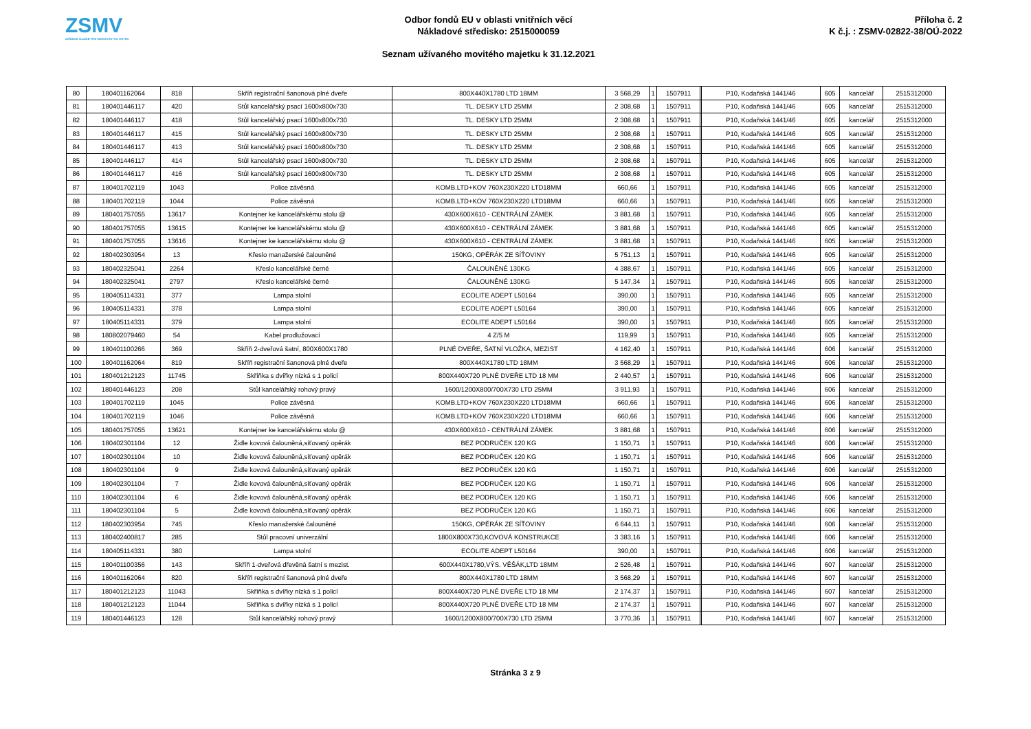ZSMV
ZAŘÍZENÍ SLUŽEB PRO MINISTERSTVO VNITRA
Odbor fondů EU v oblasti vnitřních věcí
Nákladové středisko: 2515000059
Seznam užívaného movitého majetku k 31.12.2021
Příloha č. 2
K č.j. : ZSMV-02822-38/OÚ-2022
| 80 | 180401162064 | 818 | Skříň registrační šanonová plné dveře | 800X440X1780 LTD 18MM | 3 568,29 | 1 | 1507911 | | P10, Kodaňská 1441/46 | 605 | kancelář | 2515312000 |
| 81 | 180401446117 | 420 | Stůl kancelářský psací 1600x800x730 | TL. DESKY LTD 25MM | 2 308,68 | 1 | 1507911 | | P10, Kodaňská 1441/46 | 605 | kancelář | 2515312000 |
| 82 | 180401446117 | 418 | Stůl kancelářský psací 1600x800x730 | TL. DESKY LTD 25MM | 2 308,68 | 1 | 1507911 | | P10, Kodaňská 1441/46 | 605 | kancelář | 2515312000 |
| 83 | 180401446117 | 415 | Stůl kancelářský psací 1600x800x730 | TL. DESKY LTD 25MM | 2 308,68 | 1 | 1507911 | | P10, Kodaňská 1441/46 | 605 | kancelář | 2515312000 |
| 84 | 180401446117 | 413 | Stůl kancelářský psací 1600x800x730 | TL. DESKY LTD 25MM | 2 308,68 | 1 | 1507911 | | P10, Kodaňská 1441/46 | 605 | kancelář | 2515312000 |
| 85 | 180401446117 | 414 | Stůl kancelářský psací 1600x800x730 | TL. DESKY LTD 25MM | 2 308,68 | 1 | 1507911 | | P10, Kodaňská 1441/46 | 605 | kancelář | 2515312000 |
| 86 | 180401446117 | 416 | Stůl kancelářský psací 1600x800x730 | TL. DESKY LTD 25MM | 2 308,68 | 1 | 1507911 | | P10, Kodaňská 1441/46 | 605 | kancelář | 2515312000 |
| 87 | 180401702119 | 1043 | Police závěsná | KOMB.LTD+KOV 760X230X220 LTD18MM | 660,66 | 1 | 1507911 | | P10, Kodaňská 1441/46 | 605 | kancelář | 2515312000 |
| 88 | 180401702119 | 1044 | Police závěsná | KOMB.LTD+KOV 760X230X220 LTD18MM | 660,66 | 1 | 1507911 | | P10, Kodaňská 1441/46 | 605 | kancelář | 2515312000 |
| 89 | 180401757055 | 13617 | Kontejner ke kancelářskému stolu @ | 430X600X610 - CENTRÁLNÍ ZÁMEK | 3 881,68 | 1 | 1507911 | | P10, Kodaňská 1441/46 | 605 | kancelář | 2515312000 |
| 90 | 180401757055 | 13615 | Kontejner ke kancelářskému stolu @ | 430X600X610 - CENTRÁLNÍ ZÁMEK | 3 881,68 | 1 | 1507911 | | P10, Kodaňská 1441/46 | 605 | kancelář | 2515312000 |
| 91 | 180401757055 | 13616 | Kontejner ke kancelářskému stolu @ | 430X600X610 - CENTRÁLNÍ ZÁMEK | 3 881,68 | 1 | 1507911 | | P10, Kodaňská 1441/46 | 605 | kancelář | 2515312000 |
| 92 | 180402303954 | 13 | Křeslo manažerské čalouněné | 150KG, OPĚRÁK ZE SÍŤOVINY | 5 751,13 | 1 | 1507911 | | P10, Kodaňská 1441/46 | 605 | kancelář | 2515312000 |
| 93 | 180402325041 | 2264 | Křeslo kancelářské černé | ČALOUNĚNÉ 130KG | 4 388,67 | 1 | 1507911 | | P10, Kodaňská 1441/46 | 605 | kancelář | 2515312000 |
| 94 | 180402325041 | 2797 | Křeslo kancelářské černé | ČALOUNĚNÉ 130KG | 5 147,34 | 1 | 1507911 | | P10, Kodaňská 1441/46 | 605 | kancelář | 2515312000 |
| 95 | 180405114331 | 377 | Lampa stolní | ECOLITE ADEPT L50164 | 390,00 | 1 | 1507911 | | P10, Kodaňská 1441/46 | 605 | kancelář | 2515312000 |
| 96 | 180405114331 | 378 | Lampa stolní | ECOLITE ADEPT L50164 | 390,00 | 1 | 1507911 | | P10, Kodaňská 1441/46 | 605 | kancelář | 2515312000 |
| 97 | 180405114331 | 379 | Lampa stolní | ECOLITE ADEPT L50164 | 390,00 | 1 | 1507911 | | P10, Kodaňská 1441/46 | 605 | kancelář | 2515312000 |
| 98 | 180802079460 | 54 | Kabel prodlužovací | 4 Z/5 M | 119,99 | 1 | 1507911 | | P10, Kodaňská 1441/46 | 605 | kancelář | 2515312000 |
| 99 | 180401100266 | 369 | Skříň 2-dveřová šatní, 800X600X1780 | PLNÉ DVEŘE, ŠATNÍ VLOŽKA, MEZIST | 4 162,40 | 1 | 1507911 | | P10, Kodaňská 1441/46 | 606 | kancelář | 2515312000 |
| 100 | 180401162064 | 819 | Skříň registrační šanonová plné dveře | 800X440X1780 LTD 18MM | 3 568,29 | 1 | 1507911 | | P10, Kodaňská 1441/46 | 606 | kancelář | 2515312000 |
| 101 | 180401212123 | 11745 | Skříňka s dvířky nízká s 1 policí | 800X440X720 PLNÉ DVEŘE LTD 18 MM | 2 440,57 | 1 | 1507911 | | P10, Kodaňská 1441/46 | 606 | kancelář | 2515312000 |
| 102 | 180401446123 | 208 | Stůl kancelářský rohový pravý | 1600/1200X800/700X730 LTD 25MM | 3 911,93 | 1 | 1507911 | | P10, Kodaňská 1441/46 | 606 | kancelář | 2515312000 |
| 103 | 180401702119 | 1045 | Police závěsná | KOMB.LTD+KOV 760X230X220 LTD18MM | 660,66 | 1 | 1507911 | | P10, Kodaňská 1441/46 | 606 | kancelář | 2515312000 |
| 104 | 180401702119 | 1046 | Police závěsná | KOMB.LTD+KOV 760X230X220 LTD18MM | 660,66 | 1 | 1507911 | | P10, Kodaňská 1441/46 | 606 | kancelář | 2515312000 |
| 105 | 180401757055 | 13621 | Kontejner ke kancelářskému stolu @ | 430X600X610 - CENTRÁLNÍ ZÁMEK | 3 881,68 | 1 | 1507911 | | P10, Kodaňská 1441/46 | 606 | kancelář | 2515312000 |
| 106 | 180402301104 | 12 | Židle kovová čalouněná,síťovaný opěrák | BEZ PODRUČEK 120 KG | 1 150,71 | 1 | 1507911 | | P10, Kodaňská 1441/46 | 606 | kancelář | 2515312000 |
| 107 | 180402301104 | 10 | Židle kovová čalouněná,síťovaný opěrák | BEZ PODRUČEK 120 KG | 1 150,71 | 1 | 1507911 | | P10, Kodaňská 1441/46 | 606 | kancelář | 2515312000 |
| 108 | 180402301104 | 9 | Židle kovová čalouněná,síťovaný opěrák | BEZ PODRUČEK 120 KG | 1 150,71 | 1 | 1507911 | | P10, Kodaňská 1441/46 | 606 | kancelář | 2515312000 |
| 109 | 180402301104 | 7 | Židle kovová čalouněná,síťovaný opěrák | BEZ PODRUČEK 120 KG | 1 150,71 | 1 | 1507911 | | P10, Kodaňská 1441/46 | 606 | kancelář | 2515312000 |
| 110 | 180402301104 | 6 | Židle kovová čalouněná,síťovaný opěrák | BEZ PODRUČEK 120 KG | 1 150,71 | 1 | 1507911 | | P10, Kodaňská 1441/46 | 606 | kancelář | 2515312000 |
| 111 | 180402301104 | 5 | Židle kovová čalouněná,síťovaný opěrák | BEZ PODRUČEK 120 KG | 1 150,71 | 1 | 1507911 | | P10, Kodaňská 1441/46 | 606 | kancelář | 2515312000 |
| 112 | 180402303954 | 745 | Křeslo manažerské čalouněné | 150KG, OPĚRÁK ZE SÍŤOVINY | 6 644,11 | 1 | 1507911 | | P10, Kodaňská 1441/46 | 606 | kancelář | 2515312000 |
| 113 | 180402400817 | 285 | Stůl pracovní univerzální | 1800X800X730,KOVOVÁ KONSTRUKCE | 3 383,16 | 1 | 1507911 | | P10, Kodaňská 1441/46 | 606 | kancelář | 2515312000 |
| 114 | 180405114331 | 380 | Lampa stolní | ECOLITE ADEPT L50164 | 390,00 | 1 | 1507911 | | P10, Kodaňská 1441/46 | 606 | kancelář | 2515312000 |
| 115 | 180401100356 | 143 | Skříň 1-dveřová dřevěná šatní s mezist. | 600X440X1780,VÝS. VĚŠÁK,LTD 18MM | 2 526,48 | 1 | 1507911 | | P10, Kodaňská 1441/46 | 607 | kancelář | 2515312000 |
| 116 | 180401162064 | 820 | Skříň registrační šanonová plné dveře | 800X440X1780 LTD 18MM | 3 568,29 | 1 | 1507911 | | P10, Kodaňská 1441/46 | 607 | kancelář | 2515312000 |
| 117 | 180401212123 | 11043 | Skříňka s dvířky nízká s 1 policí | 800X440X720 PLNÉ DVEŘE LTD 18 MM | 2 174,37 | 1 | 1507911 | | P10, Kodaňská 1441/46 | 607 | kancelář | 2515312000 |
| 118 | 180401212123 | 11044 | Skříňka s dvířky nízká s 1 policí | 800X440X720 PLNÉ DVEŘE LTD 18 MM | 2 174,37 | 1 | 1507911 | | P10, Kodaňská 1441/46 | 607 | kancelář | 2515312000 |
| 119 | 180401446123 | 128 | Stůl kancelářský rohový pravý | 1600/1200X800/700X730 LTD 25MM | 3 770,36 | 1 | 1507911 | | P10, Kodaňská 1441/46 | 607 | kancelář | 2515312000 |
Stránka 3 z 9